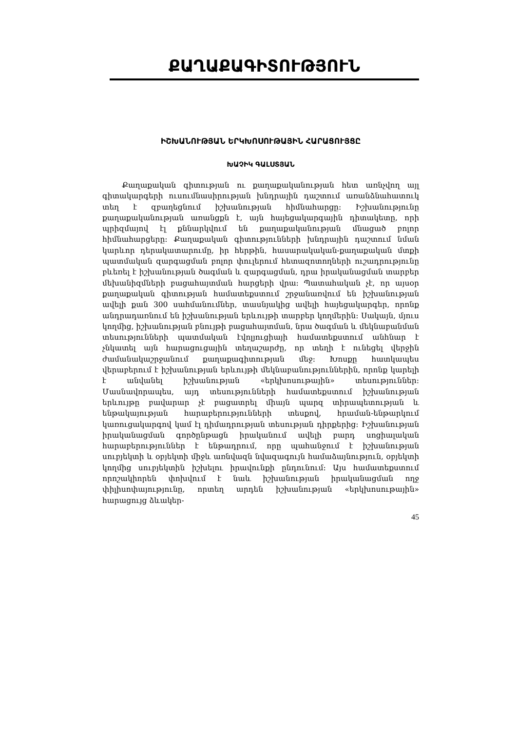ՔԱՂԱՔԱԳԻՏՈՒԹՅՈՒՆ
ԻՇԽԱՆՈՒԹՅԱՆ ԵՐԿԽՈՍՈՒԹԱՅԻՆ ՀԱՐԱՑՈՒՅՑԸ
ԽԱՉԻԿ ԳԱԼՍՏՅԱՆ
Քաղաքական գիտության ու քաղաքականության հետ առնչվող այլ գիտակարգերի ուսումնասիրության խնդրային դաշտում առանձնահատուկ տեղ է զբաղեցնում իշխանության հիմնահարցը: Իշխանությունը քաղաքականության առանցքն է, այն հայեցակարգային դիտակետը, որի պրիզմայով էլ քննարկվում են քաղաքականության մնացած բոլոր հիմնահարցերը: Քաղաքական գիտությունների խնդրային դաշտում նման կարևոր դերակատարումը, իր հերթին, հասարակական-քաղաքական մտքի պատմական զարգացման բոլոր փուլերում հետազոտողների ուշադրությունը բևեռել է իշխանության ծագման և զարգացման, դրա իրականացման տարբեր մեխանիզմների բացահայտման հարցերի վրա: Պատահական չէ, որ այսօր քաղաքական գիտության համատեքստում շրջանառվում են իշխանության ավելի քան 300 սահմանումներ, տասնյակից ավելի հայեցակարգեր, որոնք անդրադառնում են իշխանության երևույթի տարբեր կողմերին: Սակայն, մյուս կողմից, իշխանության բնույթի բացահայտման, նրա ծագման և մեկնաբանման տեսությունների պատմական էվոլյուցիայի համատեքստում անհնար է չնկատել այն հարացուցային տեղաշարժը, որ տեղի է ունեցել վերջին ժամանակաշրջանում քաղաքագիտության մեջ: Խոսքը հատկապես վերաբերում է իշխանության երևույթի մեկնաբանություններին, որոնք կարելի է անվանել իշխանության «երկխոսութային» տեսություններ: Մասնավորապես, այդ տեսությունների համատեքստում իշխանության երևույթը բավարար չէ բացատրել միայն պարզ տիրապետության և ենթակայության հարաբերությունների տեսքով, հրաման-ենթարկում կառուցակարգով կամ էլ դիմադրության տեսության դիրքերից: Իշխանության իրականացման գործընթացն իրականում ավելի բարդ սոցիալական հարաբերություններ է ենթադրում, որը պահանջում է իշխանության սուբյեկտի և օբյեկտի միջև առնվազն նվազագույն համաձայնություն, օբյեկտի կողմից սուբյեկտին իշխելու իրավունքի ընդունում: Այս համատեքստում որոշակիորեն փոխվում է նաև իշխանության իրականացման ողջ փիլիսոփայությունը, որտեղ արդեն իշխանության «երկխոսութային» հարացույց ձևակեր-
45